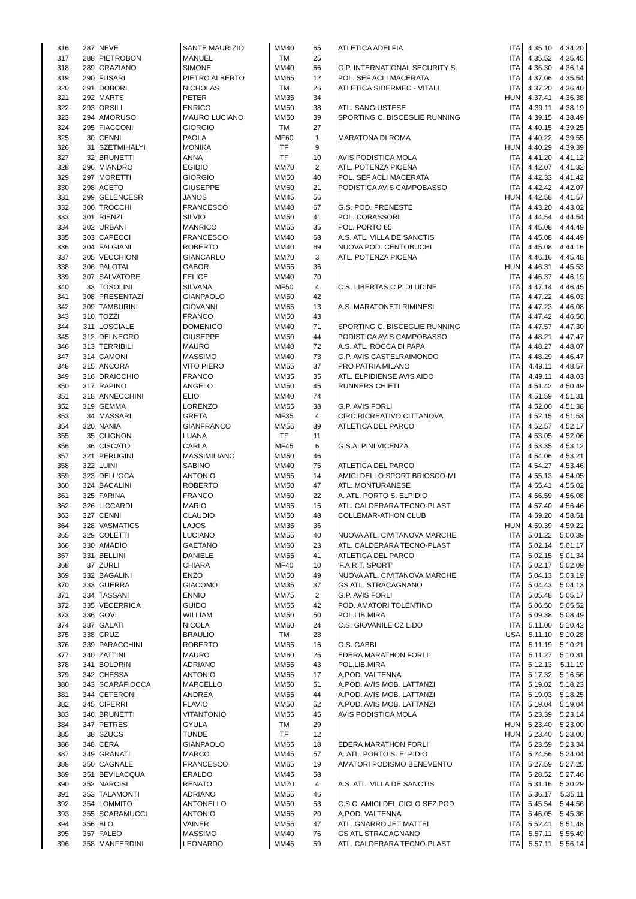| 316 | 287 | NEVE | SANTE MAURIZIO | MM40 | 65 | ATLETICA ADELFIA | ITA | 4.35.10 | 4.34.20 |
| 317 | 288 | PIETROBON | MANUEL | TM | 25 | | ITA | 4.35.52 | 4.35.45 |
| 318 | 289 | GRAZIANO | SIMONE | MM40 | 66 | G.P. INTERNATIONAL SECURITY S. | ITA | 4.36.30 | 4.36.14 |
| 319 | 290 | FUSARI | PIETRO ALBERTO | MM65 | 12 | POL. SEF ACLI MACERATA | ITA | 4.37.06 | 4.35.54 |
| 320 | 291 | DOBORI | NICHOLAS | TM | 26 | ATLETICA SIDERMEC - VITALI | ITA | 4.37.20 | 4.36.40 |
| 321 | 292 | MARTS | PETER | MM35 | 34 | | HUN | 4.37.41 | 4.36.38 |
| 322 | 293 | ORSILI | ENRICO | MM50 | 38 | ATL. SANGIUSTESE | ITA | 4.39.11 | 4.38.19 |
| 323 | 294 | AMORUSO | MAURO LUCIANO | MM50 | 39 | SPORTING C. BISCEGLIE RUNNING | ITA | 4.39.15 | 4.38.49 |
| 324 | 295 | FIACCONI | GIORGIO | TM | 27 | | ITA | 4.40.15 | 4.39.25 |
| 325 | 30 | CENNI | PAOLA | MF60 | 1 | MARATONA DI ROMA | ITA | 4.40.22 | 4.39.55 |
| 326 | 31 | SZETMIHALYI | MONIKA | TF | 9 | | HUN | 4.40.29 | 4.39.39 |
| 327 | 32 | BRUNETTI | ANNA | TF | 10 | AVIS PODISTICA MOLA | ITA | 4.41.20 | 4.41.12 |
| 328 | 296 | MIANDRO | EGIDIO | MM70 | 2 | ATL. POTENZA PICENA | ITA | 4.42.07 | 4.41.32 |
| 329 | 297 | MORETTI | GIORGIO | MM50 | 40 | POL. SEF ACLI MACERATA | ITA | 4.42.33 | 4.41.42 |
| 330 | 298 | ACETO | GIUSEPPE | MM60 | 21 | PODISTICA AVIS CAMPOBASSO | ITA | 4.42.42 | 4.42.07 |
| 331 | 299 | GELENCESR | JANOS | MM45 | 56 | | HUN | 4.42.58 | 4.41.57 |
| 332 | 300 | TROCCHI | FRANCESCO | MM40 | 67 | G.S. POD. PRENESTE | ITA | 4.43.20 | 4.43.02 |
| 333 | 301 | RIENZI | SILVIO | MM50 | 41 | POL. CORASSORI | ITA | 4.44.54 | 4.44.54 |
| 334 | 302 | URBANI | MANRICO | MM55 | 35 | POL. PORTO 85 | ITA | 4.45.08 | 4.44.49 |
| 335 | 303 | CAPECCI | FRANCESCO | MM40 | 68 | A.S. ATL. VILLA DE SANCTIS | ITA | 4.45.08 | 4.44.49 |
| 336 | 304 | FALGIANI | ROBERTO | MM40 | 69 | NUOVA POD. CENTOBUCHI | ITA | 4.45.08 | 4.44.16 |
| 337 | 305 | VECCHIONI | GIANCARLO | MM70 | 3 | ATL. POTENZA PICENA | ITA | 4.46.16 | 4.45.48 |
| 338 | 306 | PALOTAI | GABOR | MM55 | 36 | | HUN | 4.46.31 | 4.45.53 |
| 339 | 307 | SALVATORE | FELICE | MM40 | 70 | | ITA | 4.46.37 | 4.46.19 |
| 340 | 33 | TOSOLINI | SILVANA | MF50 | 4 | C.S. LIBERTAS C.P. DI UDINE | ITA | 4.47.14 | 4.46.45 |
| 341 | 308 | PRESENTAZI | GIANPAOLO | MM50 | 42 | | ITA | 4.47.22 | 4.46.03 |
| 342 | 309 | TAMBURINI | GIOVANNI | MM65 | 13 | A.S. MARATONETI RIMINESI | ITA | 4.47.23 | 4.46.08 |
| 343 | 310 | TOZZI | FRANCO | MM50 | 43 | | ITA | 4.47.42 | 4.46.56 |
| 344 | 311 | LOSCIALE | DOMENICO | MM40 | 71 | SPORTING C. BISCEGLIE RUNNING | ITA | 4.47.57 | 4.47.30 |
| 345 | 312 | DELNEGRO | GIUSEPPE | MM50 | 44 | PODISTICA AVIS CAMPOBASSO | ITA | 4.48.21 | 4.47.47 |
| 346 | 313 | TERRIBILI | MAURO | MM40 | 72 | A.S. ATL. ROCCA DI PAPA | ITA | 4.48.27 | 4.48.07 |
| 347 | 314 | CAMONI | MASSIMO | MM40 | 73 | G.P. AVIS CASTELRAIMONDO | ITA | 4.48.29 | 4.46.47 |
| 348 | 315 | ANCORA | VITO PIERO | MM55 | 37 | PRO PATRIA MILANO | ITA | 4.49.11 | 4.48.57 |
| 349 | 316 | DRAICCHIO | FRANCO | MM35 | 35 | ATL. ELPIDIENSE AVIS AIDO | ITA | 4.49.11 | 4.48.03 |
| 350 | 317 | RAPINO | ANGELO | MM50 | 45 | RUNNERS CHIETI | ITA | 4.51.42 | 4.50.49 |
| 351 | 318 | ANNECCHINI | ELIO | MM40 | 74 | | ITA | 4.51.59 | 4.51.31 |
| 352 | 319 | GEMMA | LORENZO | MM55 | 38 | G.P. AVIS FORLI | ITA | 4.52.00 | 4.51.38 |
| 353 | 34 | MASSARI | GRETA | MF35 | 4 | CIRC.RICREATIVO CITTANOVA | ITA | 4.52.15 | 4.51.53 |
| 354 | 320 | NANIA | GIANFRANCO | MM55 | 39 | ATLETICA DEL PARCO | ITA | 4.52.57 | 4.52.17 |
| 355 | 35 | CLIGNON | LUANA | TF | 11 | | ITA | 4.53.05 | 4.52.06 |
| 356 | 36 | CISCATO | CARLA | MF45 | 6 | G.S.ALPINI VICENZA | ITA | 4.53.35 | 4.53.12 |
| 357 | 321 | PERUGINI | MASSIMILIANO | MM50 | 46 | | ITA | 4.54.06 | 4.53.21 |
| 358 | 322 | LUINI | SABINO | MM40 | 75 | ATLETICA DEL PARCO | ITA | 4.54.27 | 4.53.46 |
| 359 | 323 | DELL'OCA | ANTONIO | MM65 | 14 | AMICI DELLO SPORT BRIOSCO-MI | ITA | 4.55.13 | 4.54.05 |
| 360 | 324 | BACALINI | ROBERTO | MM50 | 47 | ATL. MONTURANESE | ITA | 4.55.41 | 4.55.02 |
| 361 | 325 | FARINA | FRANCO | MM60 | 22 | A. ATL. PORTO S. ELPIDIO | ITA | 4.56.59 | 4.56.08 |
| 362 | 326 | LICCARDI | MARIO | MM65 | 15 | ATL. CALDERARA TECNO-PLAST | ITA | 4.57.40 | 4.56.46 |
| 363 | 327 | CENNI | CLAUDIO | MM50 | 48 | COLLEMAR-ATHON CLUB | ITA | 4.59.20 | 4.58.51 |
| 364 | 328 | VASMATICS | LAJOS | MM35 | 36 | | HUN | 4.59.39 | 4.59.22 |
| 365 | 329 | COLETTI | LUCIANO | MM55 | 40 | NUOVA ATL. CIVITANOVA MARCHE | ITA | 5.01.22 | 5.00.39 |
| 366 | 330 | AMADIO | GAETANO | MM60 | 23 | ATL. CALDERARA TECNO-PLAST | ITA | 5.02.14 | 5.01.17 |
| 367 | 331 | BELLINI | DANIELE | MM55 | 41 | ATLETICA DEL PARCO | ITA | 5.02.15 | 5.01.34 |
| 368 | 37 | ZURLI | CHIARA | MF40 | 10 | 'F.A.R.T. SPORT' | ITA | 5.02.17 | 5.02.09 |
| 369 | 332 | BAGALINI | ENZO | MM50 | 49 | NUOVA ATL. CIVITANOVA MARCHE | ITA | 5.04.13 | 5.03.19 |
| 370 | 333 | GUERRA | GIACOMO | MM35 | 37 | GS ATL. STRACAGNANO | ITA | 5.04.43 | 5.04.13 |
| 371 | 334 | TASSANI | ENNIO | MM75 | 2 | G.P. AVIS FORLI | ITA | 5.05.48 | 5.05.17 |
| 372 | 335 | VECERRICA | GUIDO | MM55 | 42 | POD. AMATORI TOLENTINO | ITA | 5.06.50 | 5.05.52 |
| 373 | 336 | GOVI | WILLIAM | MM50 | 50 | POL.LIB.MIRA | ITA | 5.09.38 | 5.08.49 |
| 374 | 337 | GALATI | NICOLA | MM60 | 24 | C.S. GIOVANILE CZ LIDO | ITA | 5.11.00 | 5.10.42 |
| 375 | 338 | CRUZ | BRAULIO | TM | 28 | | USA | 5.11.10 | 5.10.28 |
| 376 | 339 | PARACCHINI | ROBERTO | MM65 | 16 | G.S. GABBI | ITA | 5.11.19 | 5.10.21 |
| 377 | 340 | ZATTINI | MAURO | MM60 | 25 | EDERA MARATHON FORLI' | ITA | 5.11.27 | 5.10.31 |
| 378 | 341 | BOLDRIN | ADRIANO | MM55 | 43 | POL.LIB.MIRA | ITA | 5.12.13 | 5.11.19 |
| 379 | 342 | CHESSA | ANTONIO | MM65 | 17 | A.POD. VALTENNA | ITA | 5.17.32 | 5.16.56 |
| 380 | 343 | SCARAFIOCCA | MARCELLO | MM50 | 51 | A.POD. AVIS MOB. LATTANZI | ITA | 5.19.02 | 5.18.23 |
| 381 | 344 | CETERONI | ANDREA | MM55 | 44 | A.POD. AVIS MOB. LATTANZI | ITA | 5.19.03 | 5.18.25 |
| 382 | 345 | CIFERRI | FLAVIO | MM50 | 52 | A.POD. AVIS MOB. LATTANZI | ITA | 5.19.04 | 5.19.04 |
| 383 | 346 | BRUNETTI | VITANTONIO | MM55 | 45 | AVIS PODISTICA MOLA | ITA | 5.23.39 | 5.23.14 |
| 384 | 347 | PETRES | GYULA | TM | 29 | | HUN | 5.23.40 | 5.23.00 |
| 385 | 38 | SZUCS | TUNDE | TF | 12 | | HUN | 5.23.40 | 5.23.00 |
| 386 | 348 | CERA | GIANPAOLO | MM65 | 18 | EDERA MARATHON FORLI' | ITA | 5.23.59 | 5.23.34 |
| 387 | 349 | GRANATI | MARCO | MM45 | 57 | A. ATL. PORTO S. ELPIDIO | ITA | 5.24.56 | 5.24.04 |
| 388 | 350 | CAGNALE | FRANCESCO | MM65 | 19 | AMATORI PODISMO BENEVENTO | ITA | 5.27.59 | 5.27.25 |
| 389 | 351 | BEVILACQUA | ERALDO | MM45 | 58 | | ITA | 5.28.52 | 5.27.46 |
| 390 | 352 | NARCISI | RENATO | MM70 | 4 | A.S. ATL. VILLA DE SANCTIS | ITA | 5.31.16 | 5.30.29 |
| 391 | 353 | TALAMONTI | ADRIANO | MM55 | 46 | | ITA | 5.36.17 | 5.35.11 |
| 392 | 354 | LOMMITO | ANTONELLO | MM50 | 53 | C.S.C. AMICI DEL CICLO SEZ.POD | ITA | 5.45.54 | 5.44.56 |
| 393 | 355 | SCARAMUCCI | ANTONIO | MM65 | 20 | A.POD. VALTENNA | ITA | 5.46.05 | 5.45.36 |
| 394 | 356 | BLO | VAINER | MM55 | 47 | ATL. GNARRO JET MATTEI | ITA | 5.52.41 | 5.51.48 |
| 395 | 357 | FALEO | MASSIMO | MM40 | 76 | GS ATL STRACAGNANO | ITA | 5.57.11 | 5.55.49 |
| 396 | 358 | MANFERDINI | LEONARDO | MM45 | 59 | ATL. CALDERARA TECNO-PLAST | ITA | 5.57.11 | 5.56.14 |